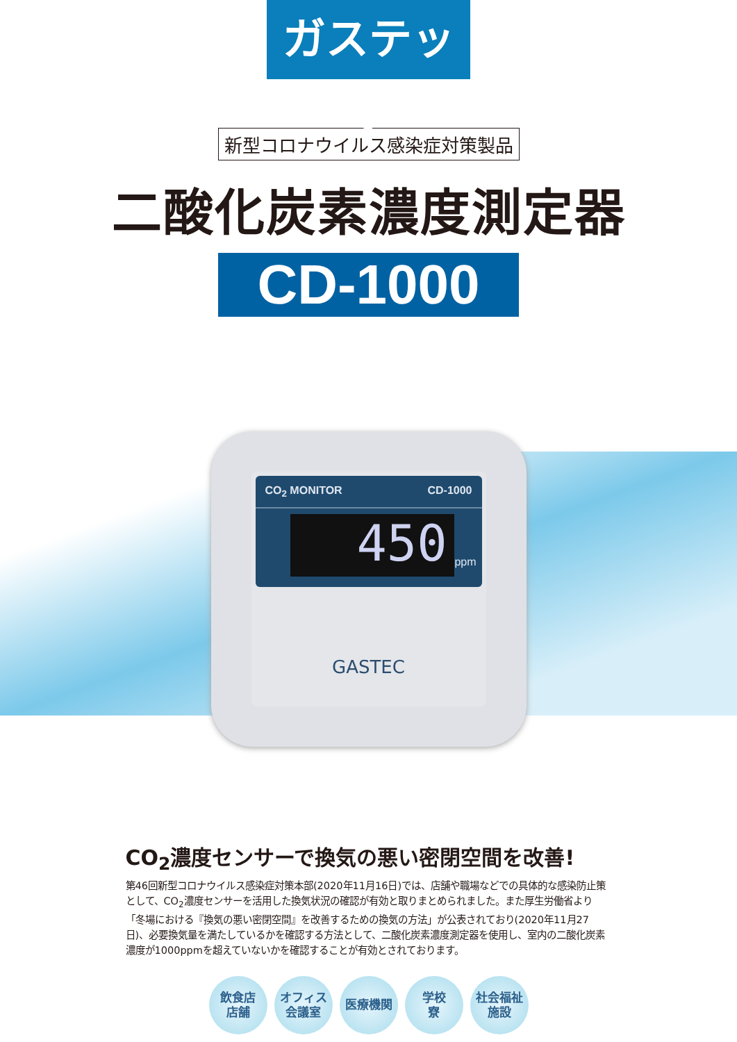ガステック
新型コロナウイルス感染症対策製品
二酸化炭素濃度測定器
CD-1000
CO<sub>2</sub> MONITOR CD-1000
450
ppm
GASTEC
CO<sub>2</sub>濃度センサーで換気の悪い密閉空間を改善!
第46回新型コロナウイルス感染症対策本部(2020年11月16日)では、店舗や職場などでの具体的な感染防止策として、CO<sub>2</sub>濃度センサーを活用した換気状況の確認が有効と取りまとめられました。また厚生労働省より「冬場における『換気の悪い密閉空間』を改善するための換気の方法」が公表されており(2020年11月27日)、必要換気量を満たしているかを確認する方法として、二酸化炭素濃度測定器を使用し、室内の二酸化炭素濃度が1000ppmを超えていないかを確認することが有効とされております。
飲食店
店舗
オフィス
会議室
医療機関 学校
寮
社会福祉
施設